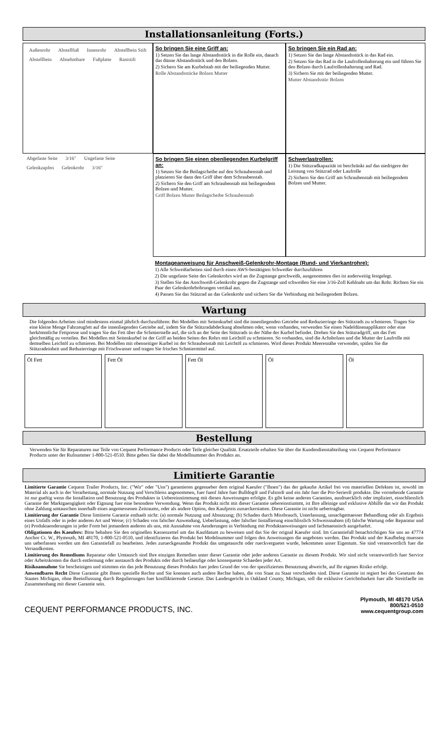Installationsanleitung (Forts.)
Außenrohr Abstellfuß Innenrohr Abstellbein Stift Abstellbein Abnehmbare Fußplatte Raststift
Abgefaste Seite 3/16" Ungefaste Seite Gelenkzapfen Gelenkrohr 3/16"
So bringen Sie eine Griff an:
1) Setzen Sie das lange Abstandsstück in die Rolle ein, danach das dünne Abstandsstück und den Bolzen.
2) Sichern Sie am Kurbelstab mit der beiliegenden Mutter.
Rolle Abstandsstücke Bolzen Mutter
So bringen Sie ein Rad an:
1) Setzen Sie das lange Abstandsstück in das Rad ein.
2) Setzen Sie das Rad in die Laufrollenhalterung ein und führen Sie den Bolzen durch Laufrollenhalterung und Rad.
3) Sichern Sie mit der beiliegenden Mutter.
Mutter Abstandsstüc Bolzen
So bringen Sie einen obenliegenden Kurbelgriff an:
1) Setzen Sie die Beilagscheibe auf den Schraubenstab und platzieren Sie dann den Griff über dem Schraubenstab.
2) Sichern Sie den Griff am Schraubenstab mit beiliegendem Bolzen und Mutter.
Griff Bolzen Mutter Beilagscheibe Schraubenstab
Schwerlastrollen:
1) Die Stützradkapazität ist beschränkt auf das niedrigere der Leistung von Stützrad oder Laufrolle
2) Sichern Sie den Griff am Schraubenstab mit beiliegendem Bolzen und Mutter.
Montageanweisung für Anschweiß-Gelenkrohr-Montage (Rund- und Vierkantrohre):
1) Alle Schweißarbeiten sind durch einen AWS-bestätigten Schweißer durchzuführen
2) Die ungefaste Seite des Gelenkrohrs wird an die Zugstange geschweißt, ausgenommen dies ist anderweitig festgelegt.
3) Stellen Sie das Anschweiß-Gelenkrohr gegen die Zugstange und schweißen Sie eine 3/16-Zoll Kehlnaht um das Rohr. Richten Sie ein Paar der Gelenkrohrbohrungen vertikal aus.
4) Passen Sie das Stützrad an das Gelenkrohr und sichern Sie die Verbindung mit beiliegendem Bolzen.
Wartung
Die folgenden Arbeiten sind mindestens einmal jährlich durchzuführen: Bei Modellen mit Seitenkurbel sind die innenliegenden Getriebe und Reduzierringe des Stützrads zu schmieren. Tragen Sie eine kleine Menge Fahrzeugfett auf die innenliegenden Getriebe auf, indem Sie die Stützradabdeckung abnehmen oder, wenn vorhanden, verwenden Sie einen Nadeldüsenapplikator oder eine herkömmliche Fettpresse und tragen Sie das Fett über die Schmierstelle auf, die sich an der Seite des Stützrads in der Nähe der Kurbel befindet. Drehen Sie den Stützradgriff, um das Fett gleichmäßig zu verteilen. Bei Modellen mit Seitenkurbel ist der Griff an beiden Seiten des Rohrs mit Leichtöl zu schmieren. So vorhanden, sind die Achsbolzen und die Mutter der Laufrolle mit demselben Leichtöl zu schmieren. Bei Modellen mit obenseitiger Kurbel ist der Schraubenstab mit Leichtöl zu schmieren. Wird dieses Produkt Meeresnähe verwendet, spülen Sie die Stützradeinheit und Reduzierringe mit Frischwasser und tragen Sie frisches Schmiermittel auf.
Öl Fett Fett Öl Fett Öl Öl Öl
Bestellung
Verwenden Sie für Reparaturen nur Teile von Cequent Performance Products oder Teile gleicher Qualität. Ersatzteile erhalten Sie über die Kundendienstabteilung von Cequent Performance Products unter der Rufnummer 1-800-521-0510. Bitte geben Sie dabei die Modellnummer des Produkts an.
Limitierte Garantie
Limitierte Garantie Cequent Trailer Products, Inc. ("Wir" oder "Uns") garantieren gegenueber dem original Kaeufer ("Ihnen") das der gekaufte Artikel frei von materiellen Defekten ist, sowohl im Material als auch in der Verarbeitung, normale Nutzung und Verschleiss angenommen, fuer fuenf Jahre fuer Bulldog® und Fulton® und ein Jahr fuer die Pro-Series® produkte. Die vorstehende Garantie ist nur gueltig wenn die Installation und Benutzung des Produktes in Uebereinstimmung mit diesen Anweisungen erfolgte. Es gibt keine anderen Garantien, ausdruecklich oder impliziert, einschliesslich Garantie der Marktgaengigkeit oder Eignung fuer eine besondere Verwendung. Wenn das Produkt nicht mit dieser Garantie uebereinstiummt, ist Ihre alleinige und exklusive Abhilfe das wir das Produkt ohne Zahlung umtauschen innerhalb eines angemessenen Zeitraums, oder als andere Option, den Kaufpreis zurueckerstatten. Diese Garantie ist nicht uebertragbar.
Limitierung der Garantie Diese limitierte Garantie enthaelt nicht: (a) normale Nutzung und Abnutzung; (b) Schaden durch Missbrauch, Unterlassung, unsachgemaesser Behandlung oder als Ergebnis eines Unfalls oder in jeder anderen Art und Weise; (c) Schaden von falscher Anwendung, Ueberlastung, oder falscher Installierung einschlisslich Schweissnahten (d) falsche Wartung oder Reparatur und (e) Produktaenderungen in jeder Form bei jemandem anderen als uns, mit Ausnahme von Aenderungen in Verbindung mit Produktanweisungen und fachmaennisch ausgefuehrt.
Obligationen des Kaeufers: Bitte behalten Sie den originellen Kassenzettel um das Kaufdatum zu beweisen und das Sie der orignal Kaeufer sind. Im Garantiefall benachrichtigen Sie uns an 47774 Anchor Ct. W., Plymouth, MI 48170, 1-800-521-0510, und identifizieren das Produkt bei Modelnummer und folgen den Anweisungen die angeboten werden. Das Produkt und der Kaufbeleg muessen uns ueberlassen werden um den Garantiefall zu bearbeiten. Jedes zurueckgesandte Produkt das umgetauscht oder rueckverguetet wurde, bekommen unser Eigentum. Sie sind verantwortlich fuer die Versandkosten.
Limitierung des Remediums Reparatur oder Umtausch sind Ihre einzigen Remedien unter dieser Garantie oder jeder anderen Garantie zu diesem Produkt. Wir sind nicht verantwortlich fuer Service oder Arbeitskosten die durch entfernung oder austausch des Produkts oder durch beilaeufige oder konsequente Schaeden jeder Art.
Risikoannahme Sie bescheinigen und stimmen ein das jede Benutzung dieses Produkts fuer jeden Grund der von der spezifizierten Benutztung abweicht, auf Ihr eigenes Risiko erfolgt.
Anwendbares Recht Diese Garantie gibt Ihnen spezielle Rechte und Sie koennen auch andere Rechte haben, die von Staat zu Staat verschieden sind. Diese Garantie ist regiert bei den Gesetzen des Staates Michigan, ohne Beeinflussung durch Regulierungen fuer konfliktierende Gesetze. Das Landesgericht in Oakland County, Michigan, soll die exklusive Gerichtsbarkeit fuer alle Streitfaelle im Zusammenhang mit dieser Garantie sein.
CEQUENT PERFORMANCE PRODUCTS, INC.
Plymouth, MI 48170 USA
800/521-0510
www.cequentgroup.com